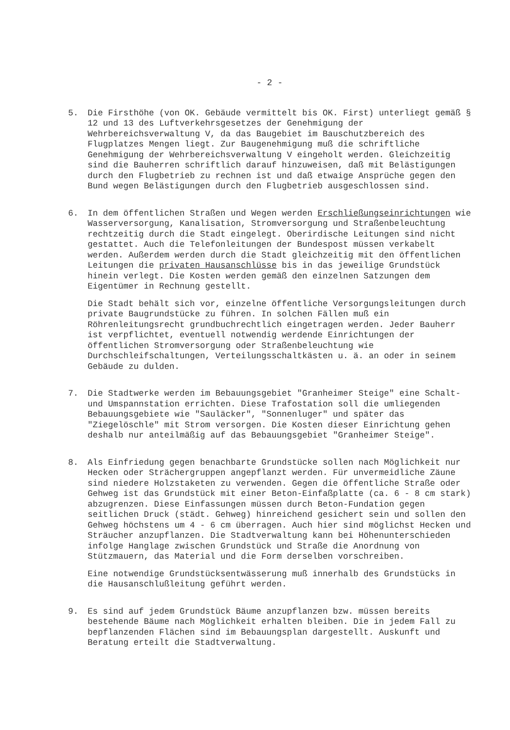- 2 -
5. Die Firsthöhe (von OK. Gebäude vermittelt bis OK. First) unterliegt gemäß § 12 und 13 des Luftverkehrsgesetzes der Genehmigung der Wehrbereichsverwaltung V, da das Baugebiet im Bauschutzbereich des Flugplatzes Mengen liegt. Zur Baugenehmigung muß die schriftliche Genehmigung der Wehrbereichsverwaltung V eingeholt werden. Gleichzeitig sind die Bauherren schriftlich darauf hinzuweisen, daß mit Belästigungen durch den Flugbetrieb zu rechnen ist und daß etwaige Ansprüche gegen den Bund wegen Belästigungen durch den Flugbetrieb ausgeschlossen sind.
6. In dem öffentlichen Straßen und Wegen werden Erschließungseinrichtungen wie Wasserversorgung, Kanalisation, Stromversorgung und Straßenbeleuchtung rechtzeitig durch die Stadt eingelegt. Oberirdische Leitungen sind nicht gestattet. Auch die Telefonleitungen der Bundespost müssen verkabelt werden. Außerdem werden durch die Stadt gleichzeitig mit den öffentlichen Leitungen die privaten Hausanschlüsse bis in das jeweilige Grundstück hinein verlegt. Die Kosten werden gemäß den einzelnen Satzungen dem Eigentümer in Rechnung gestellt.
Die Stadt behält sich vor, einzelne öffentliche Versorgungsleitungen durch private Baugrundstücke zu führen. In solchen Fällen muß ein Röhrenleitungsrecht grundbuchrechtlich eingetragen werden. Jeder Bauherr ist verpflichtet, eventuell notwendig werdende Einrichtungen der öffentlichen Stromversorgung oder Straßenbeleuchtung wie Durchschleifschaltungen, Verteilungsschaltkästen u. ä. an oder in seinem Gebäude zu dulden.
7. Die Stadtwerke werden im Bebauungsgebiet "Granheimer Steige" eine Schalt- und Umspannstation errichten. Diese Trafostation soll die umliegenden Bebauungsgebiete wie "Sauläcker", "Sonnenluger" und später das "Ziegelöschle" mit Strom versorgen. Die Kosten dieser Einrichtung gehen deshalb nur anteilmäßig auf das Bebauungsgebiet "Granheimer Steige".
8. Als Einfriedung gegen benachbarte Grundstücke sollen nach Möglichkeit nur Hecken oder Strächergruppen angepflanzt werden. Für unvermeidliche Zäune sind niedere Holzstaketen zu verwenden. Gegen die öffentliche Straße oder Gehweg ist das Grundstück mit einer Beton-Einfaßplatte (ca. 6 - 8 cm stark) abzugrenzen. Diese Einfassungen müssen durch Beton-Fundation gegen seitlichen Druck (städt. Gehweg) hinreichend gesichert sein und sollen den Gehweg höchstens um 4 - 6 cm überragen. Auch hier sind möglichst Hecken und Sträucher anzupflanzen. Die Stadtverwaltung kann bei Höhenunterschieden infolge Hanglage zwischen Grundstück und Straße die Anordnung von Stützmauern, das Material und die Form derselben vorschreiben.
Eine notwendige Grundstücksentwässerung muß innerhalb des Grundstücks in die Hausanschlußleitung geführt werden.
9. Es sind auf jedem Grundstück Bäume anzupflanzen bzw. müssen bereits bestehende Bäume nach Möglichkeit erhalten bleiben. Die in jedem Fall zu bepflanzenden Flächen sind im Bebauungsplan dargestellt. Auskunft und Beratung erteilt die Stadtverwaltung.